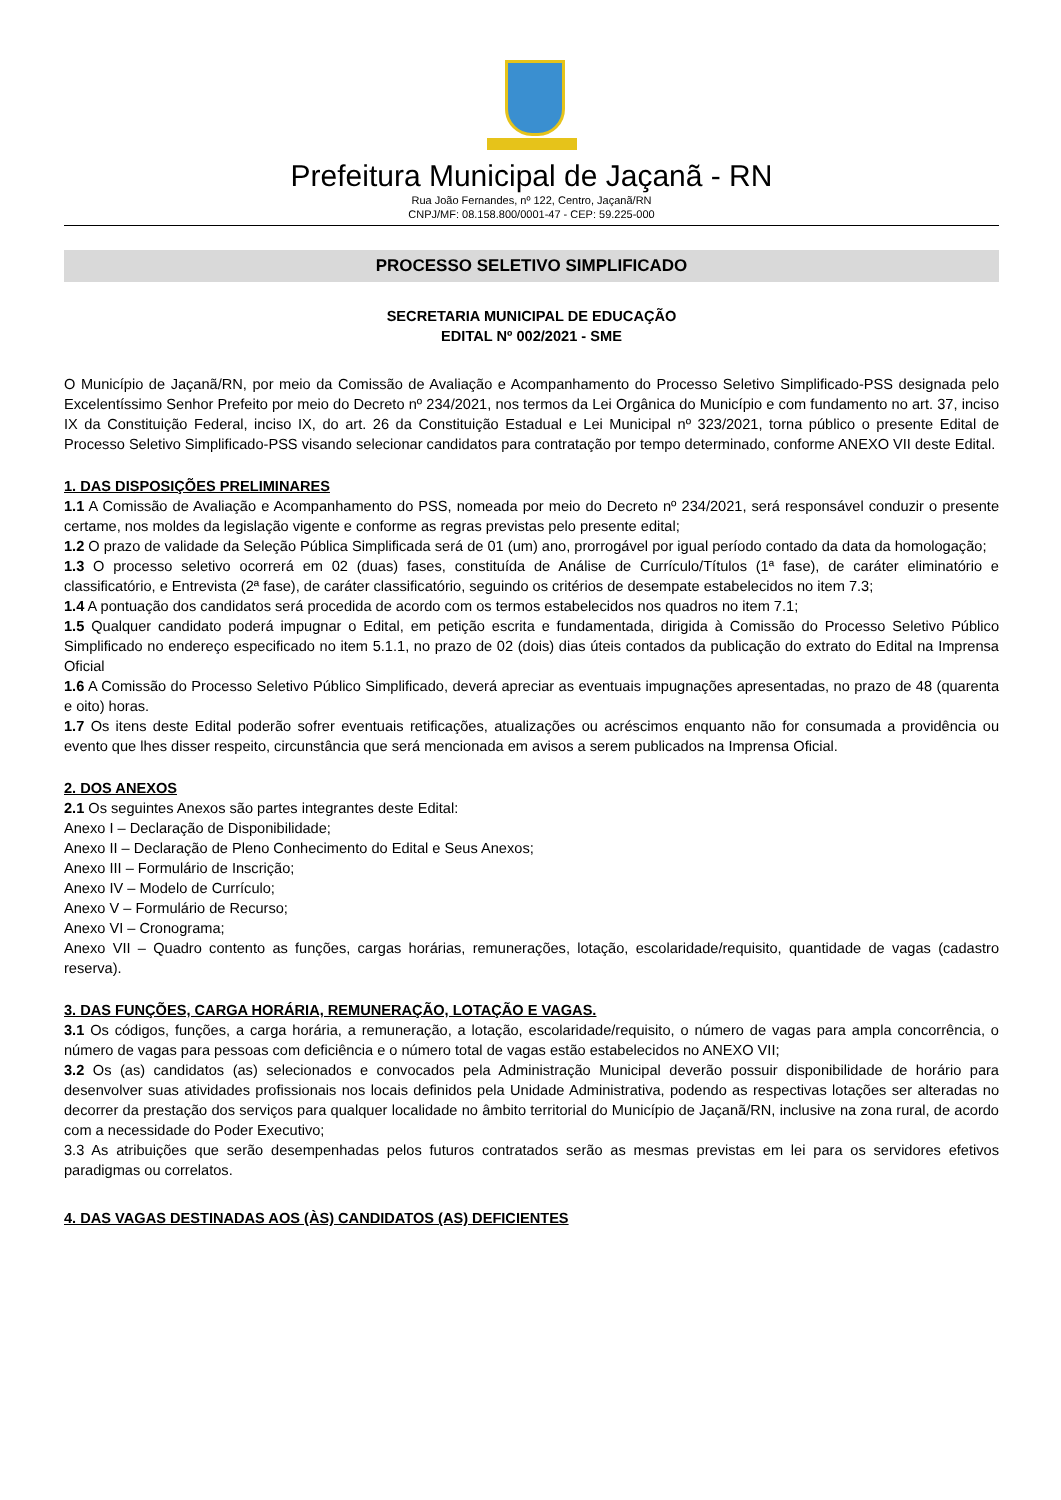Prefeitura Municipal de Jaçanã - RN
Rua João Fernandes, nº 122, Centro, Jaçanã/RN
CNPJ/MF: 08.158.800/0001-47 - CEP: 59.225-000
PROCESSO SELETIVO SIMPLIFICADO
SECRETARIA MUNICIPAL DE EDUCAÇÃO
EDITAL Nº 002/2021 - SME
O Município de Jaçanã/RN, por meio da Comissão de Avaliação e Acompanhamento do Processo Seletivo Simplificado-PSS designada pelo Excelentíssimo Senhor Prefeito por meio do Decreto nº 234/2021, nos termos da Lei Orgânica do Município e com fundamento no art. 37, inciso IX da Constituição Federal, inciso IX, do art. 26 da Constituição Estadual e Lei Municipal nº 323/2021, torna público o presente Edital de Processo Seletivo Simplificado-PSS visando selecionar candidatos para contratação por tempo determinado, conforme ANEXO VII deste Edital.
1. DAS DISPOSIÇÕES PRELIMINARES
1.1 A Comissão de Avaliação e Acompanhamento do PSS, nomeada por meio do Decreto nº 234/2021, será responsável conduzir o presente certame, nos moldes da legislação vigente e conforme as regras previstas pelo presente edital;
1.2 O prazo de validade da Seleção Pública Simplificada será de 01 (um) ano, prorrogável por igual período contado da data da homologação;
1.3 O processo seletivo ocorrerá em 02 (duas) fases, constituída de Análise de Currículo/Títulos (1ª fase), de caráter eliminatório e classificatório, e Entrevista (2ª fase), de caráter classificatório, seguindo os critérios de desempate estabelecidos no item 7.3;
1.4 A pontuação dos candidatos será procedida de acordo com os termos estabelecidos nos quadros no item 7.1;
1.5 Qualquer candidato poderá impugnar o Edital, em petição escrita e fundamentada, dirigida à Comissão do Processo Seletivo Público Simplificado no endereço especificado no item 5.1.1, no prazo de 02 (dois) dias úteis contados da publicação do extrato do Edital na Imprensa Oficial
1.6 A Comissão do Processo Seletivo Público Simplificado, deverá apreciar as eventuais impugnações apresentadas, no prazo de 48 (quarenta e oito) horas.
1.7 Os itens deste Edital poderão sofrer eventuais retificações, atualizações ou acréscimos enquanto não for consumada a providência ou evento que lhes disser respeito, circunstância que será mencionada em avisos a serem publicados na Imprensa Oficial.
2. DOS ANEXOS
2.1 Os seguintes Anexos são partes integrantes deste Edital:
Anexo I – Declaração de Disponibilidade;
Anexo II – Declaração de Pleno Conhecimento do Edital e Seus Anexos;
Anexo III – Formulário de Inscrição;
Anexo IV – Modelo de Currículo;
Anexo V – Formulário de Recurso;
Anexo VI – Cronograma;
Anexo VII – Quadro contento as funções, cargas horárias, remunerações, lotação, escolaridade/requisito, quantidade de vagas (cadastro reserva).
3. DAS FUNÇÕES, CARGA HORÁRIA, REMUNERAÇÃO, LOTAÇÃO E VAGAS.
3.1 Os códigos, funções, a carga horária, a remuneração, a lotação, escolaridade/requisito, o número de vagas para ampla concorrência, o número de vagas para pessoas com deficiência e o número total de vagas estão estabelecidos no ANEXO VII;
3.2 Os (as) candidatos (as) selecionados e convocados pela Administração Municipal deverão possuir disponibilidade de horário para desenvolver suas atividades profissionais nos locais definidos pela Unidade Administrativa, podendo as respectivas lotações ser alteradas no decorrer da prestação dos serviços para qualquer localidade no âmbito territorial do Município de Jaçanã/RN, inclusive na zona rural, de acordo com a necessidade do Poder Executivo;
3.3 As atribuições que serão desempenhadas pelos futuros contratados serão as mesmas previstas em lei para os servidores efetivos paradigmas ou correlatos.
4. DAS VAGAS DESTINADAS AOS (ÀS) CANDIDATOS (AS) DEFICIENTES